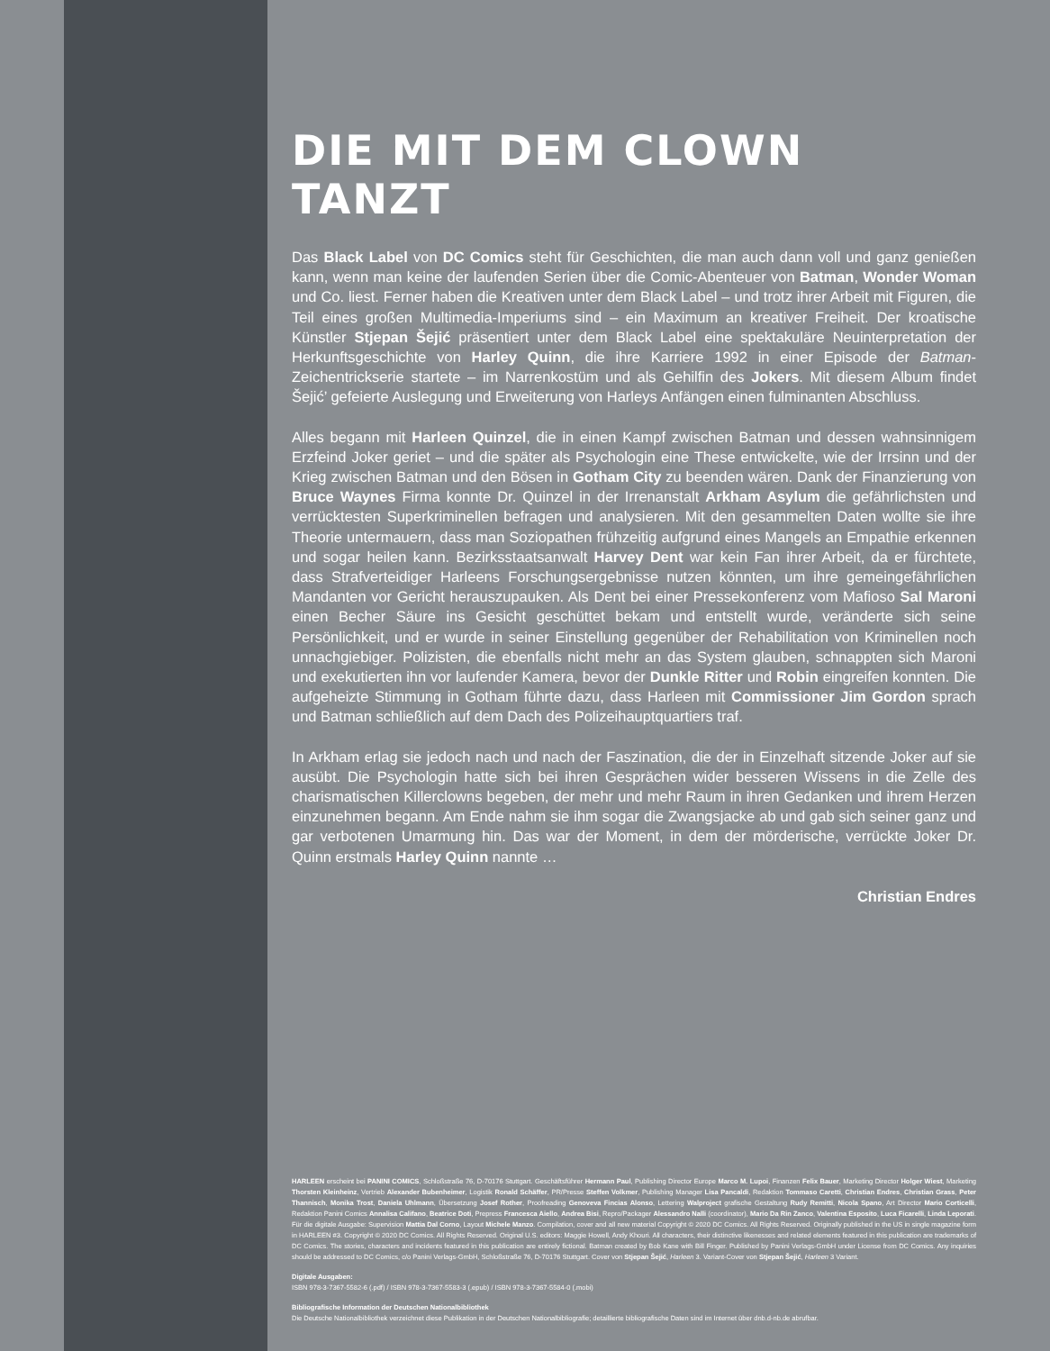DIE MIT DEM CLOWN TANZT
Das Black Label von DC Comics steht für Geschichten, die man auch dann voll und ganz genießen kann, wenn man keine der laufenden Serien über die Comic-Abenteuer von Batman, Wonder Woman und Co. liest. Ferner haben die Kreativen unter dem Black Label – und trotz ihrer Arbeit mit Figuren, die Teil eines großen Multimedia-Imperiums sind – ein Maximum an kreativer Freiheit. Der kroatische Künstler Stjepan Šejić präsentiert unter dem Black Label eine spektakuläre Neuinterpretation der Herkunftsgeschichte von Harley Quinn, die ihre Karriere 1992 in einer Episode der Batman-Zeichentrickserie startete – im Narrenkostüm und als Gehilfin des Jokers. Mit diesem Album findet Šejić’ gefeierte Auslegung und Erweiterung von Harleys Anfängen einen fulminanten Abschluss.
Alles begann mit Harleen Quinzel, die in einen Kampf zwischen Batman und dessen wahnsinnigem Erzfeind Joker geriet – und die später als Psychologin eine These entwickelte, wie der Irrsinn und der Krieg zwischen Batman und den Bösen in Gotham City zu beenden wären. Dank der Finanzierung von Bruce Waynes Firma konnte Dr. Quinzel in der Irrenanstalt Arkham Asylum die gefährlichsten und verrücktesten Superkriminellen befragen und analysieren. Mit den gesammelten Daten wollte sie ihre Theorie untermauern, dass man Soziopathen frühzeitig aufgrund eines Mangels an Empathie erkennen und sogar heilen kann. Bezirksstaatsanwalt Harvey Dent war kein Fan ihrer Arbeit, da er fürchtete, dass Strafverteidiger Harleens Forschungsergebnisse nutzen könnten, um ihre gemeingefährlichen Mandanten vor Gericht herauszupauken. Als Dent bei einer Pressekonferenz vom Mafioso Sal Maroni einen Becher Säure ins Gesicht geschüttet bekam und entstellt wurde, veränderte sich seine Persönlichkeit, und er wurde in seiner Einstellung gegenüber der Rehabilitation von Kriminellen noch unnachgiebiger. Polizisten, die ebenfalls nicht mehr an das System glauben, schnappten sich Maroni und exekutierten ihn vor laufender Kamera, bevor der Dunkle Ritter und Robin eingreifen konnten. Die aufgeheizte Stimmung in Gotham führte dazu, dass Harleen mit Commissioner Jim Gordon sprach und Batman schließlich auf dem Dach des Polizeihauptquartiers traf.
In Arkham erlag sie jedoch nach und nach der Faszination, die der in Einzelhaft sitzende Joker auf sie ausübt. Die Psychologin hatte sich bei ihren Gesprächen wider besseren Wissens in die Zelle des charismatischen Killerclowns begeben, der mehr und mehr Raum in ihren Gedanken und ihrem Herzen einzunehmen begann. Am Ende nahm sie ihm sogar die Zwangsjacke ab und gab sich seiner ganz und gar verbotenen Umarmung hin. Das war der Moment, in dem der mörderische, verrückte Joker Dr. Quinn erstmals Harley Quinn nannte …
Christian Endres
HARLEEN erscheint bei PANINI COMICS, Schloßstraße 76, D-70176 Stuttgart. Geschäftsführer Hermann Paul, Publishing Director Europe Marco M. Lupoi, Finanzen Felix Bauer, Marketing Director Holger Wiest, Marketing Thorsten Kleinheinz, Vertrieb Alexander Bubenheimer, Logistik Ronald Schäffer, PR/Presse Steffen Volkmer, Publishing Manager Lisa Pancaldi, Redaktion Tommaso Caretti, Christian Endres, Christian Grass, Peter Thannisch, Monika Trost, Daniela Uhlmann, Übersetzung Josef Rother, Proofreading Genoveva Fincias Alonso, Lettering Walproject grafische Gestaltung Rudy Remitti, Nicola Spano, Art Director Mario Corticelli, Redaktion Panini Comics Annalisa Califano, Beatrice Doti, Prepress Francesca Aiello, Andrea Bisi, Repro/Packager Alessandro Nalli (coordinator), Mario Da Rin Zanco, Valentina Esposito, Luca Ficarelli, Linda Leporati. Für die digitale Ausgabe: Supervision Mattia Dal Corno, Layout Michele Manzo. Compilation, cover and all new material Copyright © 2020 DC Comics. All Rights Reserved. Originally published in the US in single magazine form in HARLEEN #3. Copyright © 2020 DC Comics. All Rights Reserved. Original U.S. editors: Maggie Howell, Andy Khouri. All characters, their distinctive likenesses and related elements featured in this publication are trademarks of DC Comics. The stories, characters and incidents featured in this publication are entirely fictional. Batman created by Bob Kane with Bill Finger. Published by Panini Verlags-GmbH under License from DC Comics. Any inquiries should be addressed to DC Comics, c/o Panini Verlags-GmbH, Schloßstraße 76, D-70176 Stuttgart. Cover von Stjepan Šejić, Harleen 3. Variant-Cover von Stjepan Šejić, Harleen 3 Variant.
Digitale Ausgaben:
ISBN 978-3-7367-5582-6 (.pdf) / ISBN 978-3-7367-5583-3 (.epub) / ISBN 978-3-7367-5584-0 (.mobi)
Bibliografische Information der Deutschen Nationalbibliothek
Die Deutsche Nationalbibliothek verzeichnet diese Publikation in der Deutschen Nationalbibliografie; detaillierte bibliografische Daten sind im Internet über dnb.d-nb.de abrufbar.